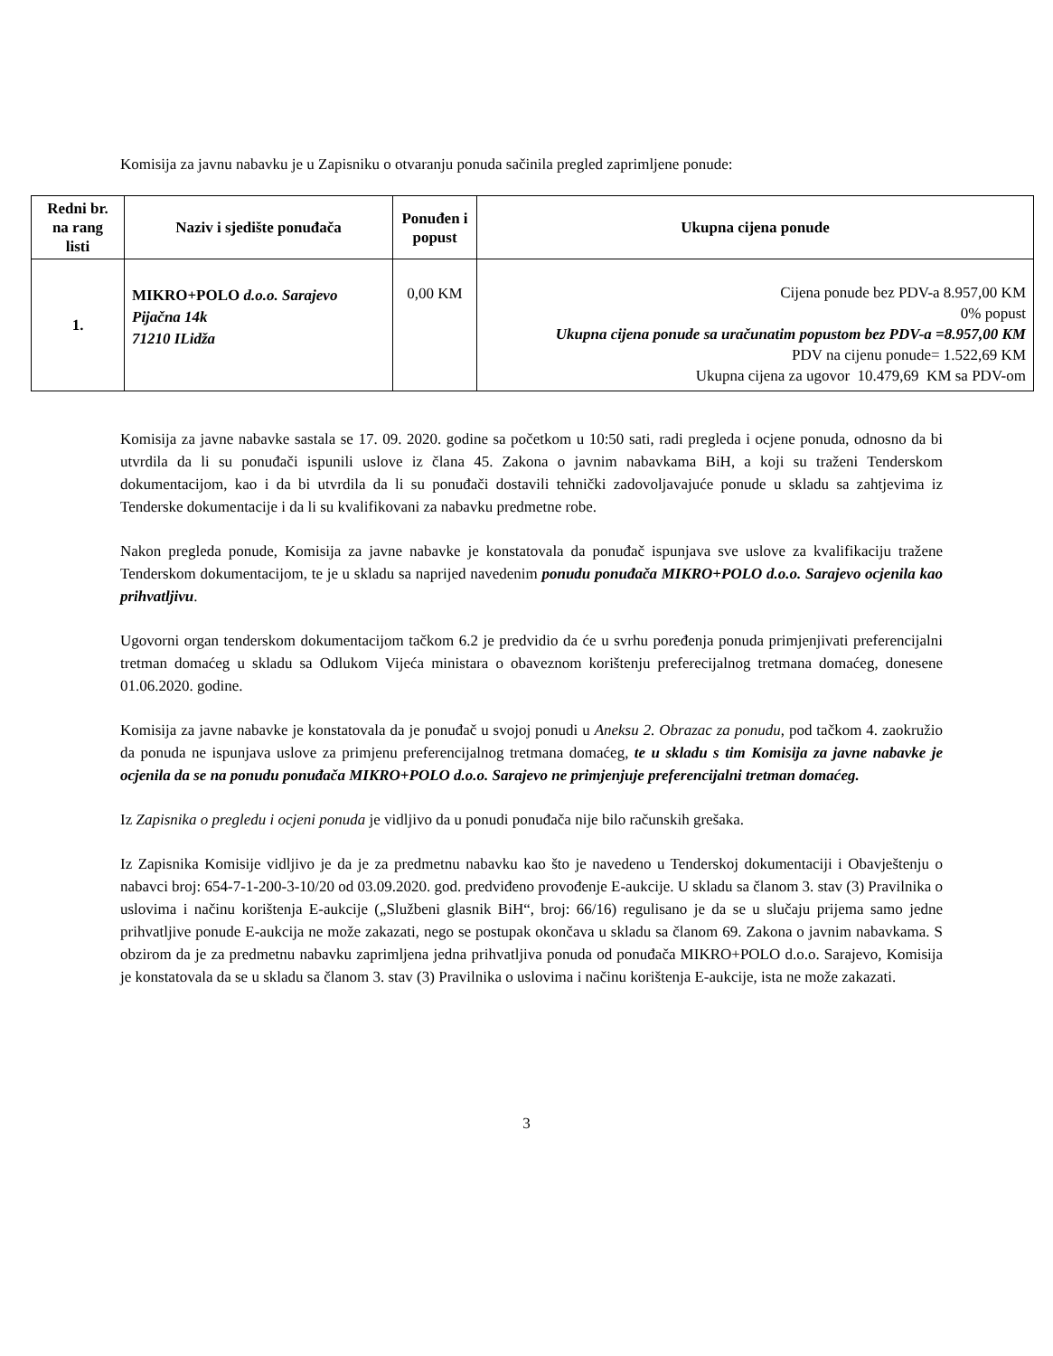Komisija za javnu nabavku je u Zapisniku o otvaranju ponuda sačinila pregled zaprimljene ponude:
| Redni br. na rang listi | Naziv i sjedište ponuđača | Ponuđen i popust | Ukupna cijena ponude |
| --- | --- | --- | --- |
| 1. | MIKRO+POLO d.o.o. Sarajevo Pijačna 14k 71210 ILidža | 0,00 KM | Cijena ponude bez PDV-a 8.957,00 KM 0% popust Ukupna cijena ponude sa uračunatim popustom bez PDV-a =8.957,00 KM PDV na cijenu ponude= 1.522,69 KM Ukupna cijena za ugovor 10.479,69 KM sa PDV-om |
Komisija za javne nabavke sastala se 17. 09. 2020. godine sa početkom u 10:50 sati, radi pregleda i ocjene ponuda, odnosno da bi utvrdila da li su ponuđači ispunili uslove iz člana 45. Zakona o javnim nabavkama BiH, a koji su traženi Tenderskom dokumentacijom, kao i da bi utvrdila da li su ponuđači dostavili tehnički zadovoljavajuće ponude u skladu sa zahtjevima iz Tenderske dokumentacije i da li su kvalifikovani za nabavku predmetne robe.
Nakon pregleda ponude, Komisija za javne nabavke je konstatovala da ponuđač ispunjava sve uslove za kvalifikaciju tražene Tenderskom dokumentacijom, te je u skladu sa naprijed navedenim ponudu ponuđača MIKRO+POLO d.o.o. Sarajevo ocjenila kao prihvatljivu.
Ugovorni organ tenderskom dokumentacijom tačkom 6.2 je predvidio da će u svrhu poređenja ponuda primjenjivati preferencijalni tretman domaćeg u skladu sa Odlukom Vijeća ministara o obaveznom korištenju preferecijalnog tretmana domaćeg, donesene 01.06.2020. godine.
Komisija za javne nabavke je konstatovala da je ponuđač u svojoj ponudi u Aneksu 2. Obrazac za ponudu, pod tačkom 4. zaokružio da ponuda ne ispunjava uslove za primjenu preferencijalnog tretmana domaćeg, te u skladu s tim Komisija za javne nabavke je ocjenila da se na ponudu ponuđača MIKRO+POLO d.o.o. Sarajevo ne primjenjuje preferencijalni tretman domaćeg.
Iz Zapisnika o pregledu i ocjeni ponuda je vidljivo da u ponudi ponuđača nije bilo računskih grešaka.
Iz Zapisnika Komisije vidljivo je da je za predmetnu nabavku kao što je navedeno u Tenderskoj dokumentaciji i Obavještenju o nabavci broj: 654-7-1-200-3-10/20 od 03.09.2020. god. predviđeno provođenje E-aukcije. U skladu sa članom 3. stav (3) Pravilnika o uslovima i načinu korištenja E-aukcije („Službeni glasnik BiH“, broj: 66/16) regulisano je da se u slučaju prijema samo jedne prihvatljive ponude E-aukcija ne može zakazati, nego se postupak okončava u skladu sa članom 69. Zakona o javnim nabavkama. S obzirom da je za predmetnu nabavku zaprimljena jedna prihvatljiva ponuda od ponuđača MIKRO+POLO d.o.o. Sarajevo, Komisija je konstatovala da se u skladu sa članom 3. stav (3) Pravilnika o uslovima i načinu korištenja E-aukcije, ista ne može zakazati.
3